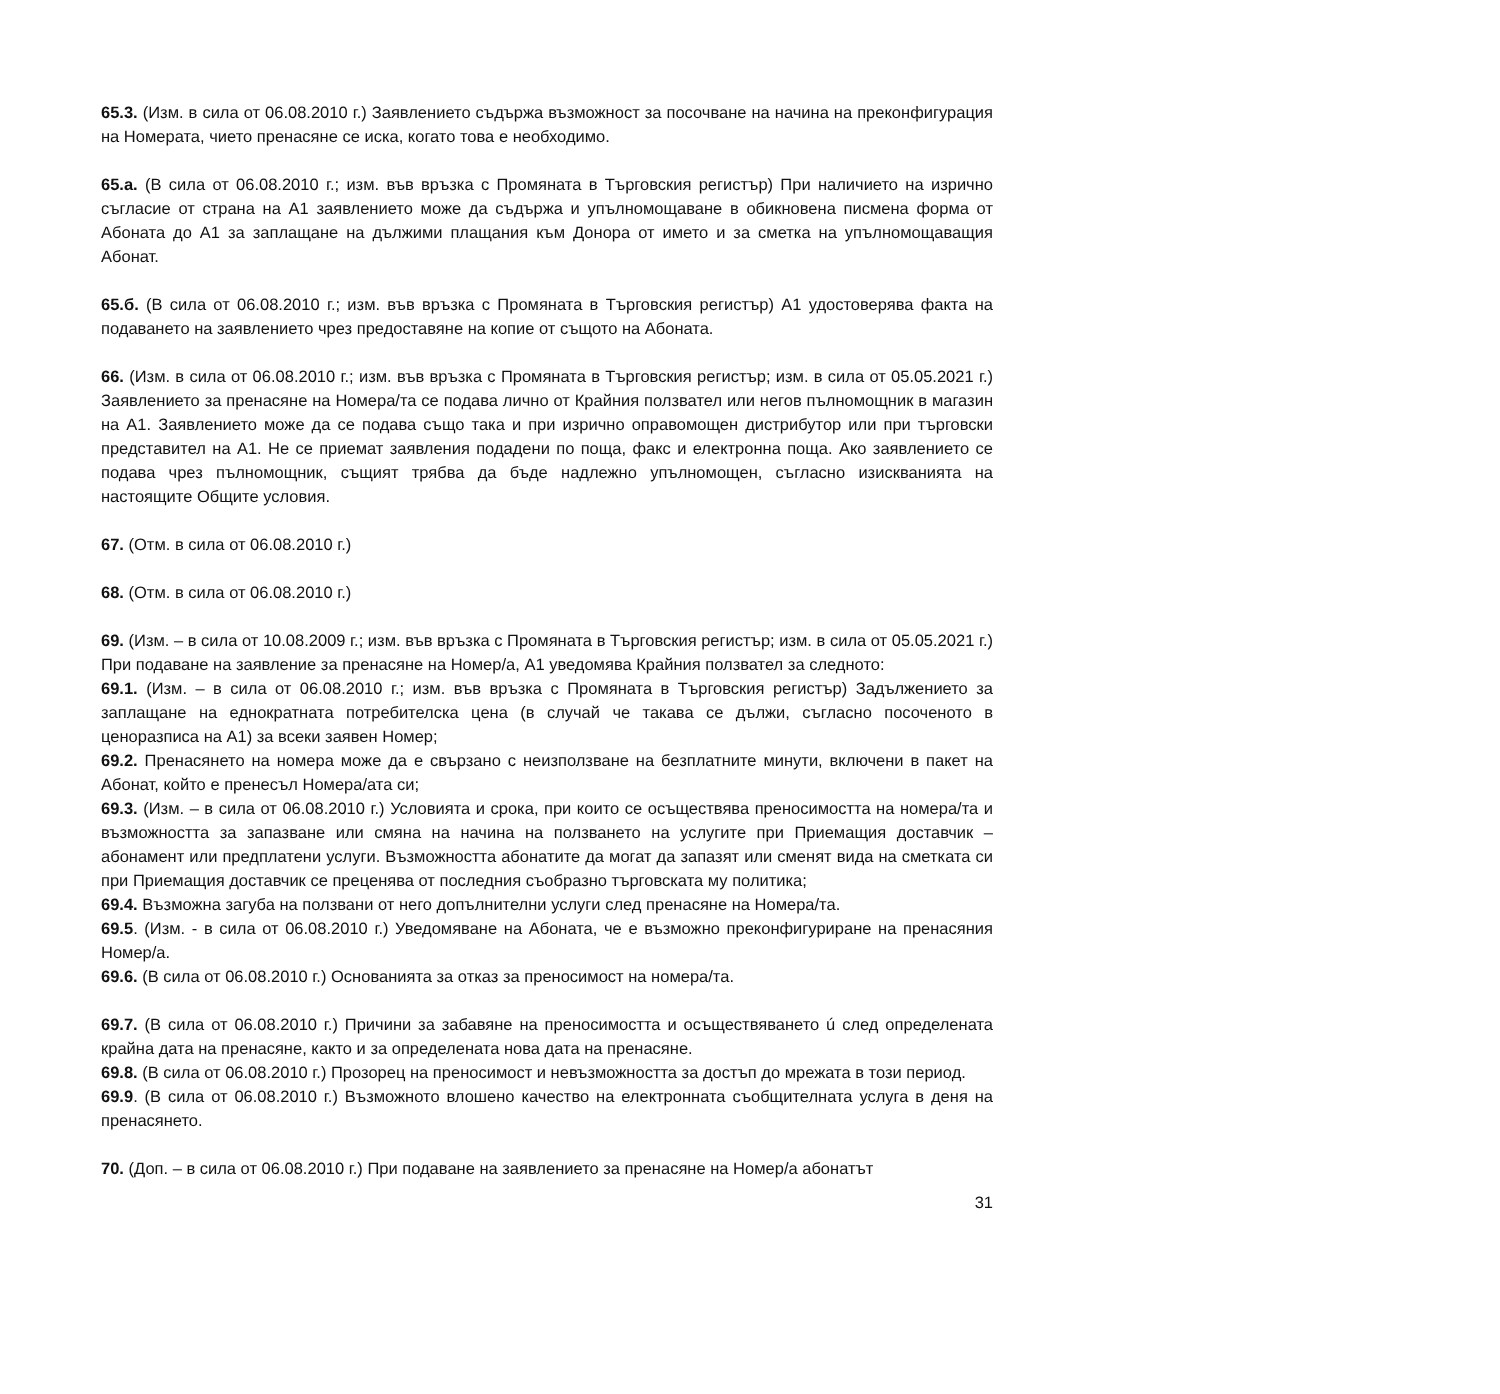65.3. (Изм. в сила от 06.08.2010 г.) Заявлението съдържа възможност за посочване на начина на преконфигурация на Номерата, чието пренасяне се иска, когато това е необходимо.
65.а. (В сила от 06.08.2010 г.; изм. във връзка с Промяната в Търговския регистър) При наличието на изрично съгласие от страна на А1 заявлението може да съдържа и упълномощаване в обикновена писмена форма от Абоната до А1 за заплащане на дължими плащания към Донора от името и за сметка на упълномощаващия Абонат.
65.б. (В сила от 06.08.2010 г.; изм. във връзка с Промяната в Търговския регистър) А1 удостоверява факта на подаването на заявлението чрез предоставяне на копие от същото на Абоната.
66. (Изм. в сила от 06.08.2010 г.; изм. във връзка с Промяната в Търговския регистър; изм. в сила от 05.05.2021 г.) Заявлението за пренасяне на Номера/та се подава лично от Крайния ползвател или негов пълномощник в магазин на А1. Заявлението може да се подава също така и при изрично оправомощен дистрибутор или при търговски представител на А1. Не се приемат заявления подадени по поща, факс и електронна поща. Ако заявлението се подава чрез пълномощник, същият трябва да бъде надлежно упълномощен, съгласно изискванията на настоящите Общите условия.
67. (Отм. в сила от 06.08.2010 г.)
68. (Отм. в сила от 06.08.2010 г.)
69. (Изм. – в сила от 10.08.2009 г.; изм. във връзка с Промяната в Търговския регистър; изм. в сила от 05.05.2021 г.) При подаване на заявление за пренасяне на Номер/а, А1 уведомява Крайния ползвател за следното:
69.1. (Изм. – в сила от 06.08.2010 г.; изм. във връзка с Промяната в Търговския регистър) Задължението за заплащане на еднократната потребителска цена (в случай че такава се дължи, съгласно посоченото в ценоразписа на А1) за всеки заявен Номер;
69.2. Пренасянето на номера може да е свързано с неизползване на безплатните минути, включени в пакет на Абонат, който е пренесъл Номера/ата си;
69.3. (Изм. – в сила от 06.08.2010 г.) Условията и срока, при които се осъществява преносимостта на номера/та и възможността за запазване или смяна на начина на ползването на услугите при Приемащия доставчик – абонамент или предплатени услуги. Възможността абонатите да могат да запазят или сменят вида на сметката си при Приемащия доставчик се преценява от последния съобразно търговската му политика;
69.4. Възможна загуба на ползвани от него допълнителни услуги след пренасяне на Номера/та.
69.5. (Изм. - в сила от 06.08.2010 г.) Уведомяване на Абоната, че е възможно преконфигуриране на пренасяния Номер/а.
69.6. (В сила от 06.08.2010 г.) Основанията за отказ за преносимост на номера/та.
69.7. (В сила от 06.08.2010 г.) Причини за забавяне на преносимостта и осъществяването ú след определената крайна дата на пренасяне, както и за определената нова дата на пренасяне.
69.8. (В сила от 06.08.2010 г.) Прозорец на преносимост и невъзможността за достъп до мрежата в този период.
69.9. (В сила от 06.08.2010 г.) Възможното влошено качество на електронната съобщителната услуга в деня на пренасянето.
70. (Доп. – в сила от 06.08.2010 г.) При подаване на заявлението за пренасяне на Номер/а абонатът
31